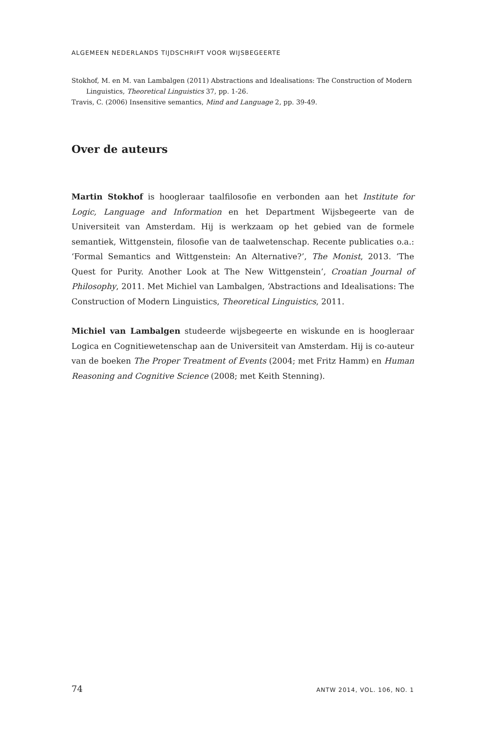ALGEMEEN NEDERLANDS TIJDSCHRIFT VOOR WIJSBEGEERTE
Stokhof, M. en M. van Lambalgen (2011) Abstractions and Idealisations: The Construction of Modern Linguistics, Theoretical Linguistics 37, pp. 1-26.
Travis, C. (2006) Insensitive semantics, Mind and Language 2, pp. 39-49.
Over de auteurs
Martin Stokhof is hoogleraar taalfilosofie en verbonden aan het Institute for Logic, Language and Information en het Department Wijsbegeerte van de Universiteit van Amsterdam. Hij is werkzaam op het gebied van de formele semantiek, Wittgenstein, filosofie van de taalwetenschap. Recente publicaties o.a.: ‘Formal Semantics and Wittgenstein: An Alternative?’, The Monist, 2013. ‘The Quest for Purity. Another Look at The New Wittgenstein’, Croatian Journal of Philosophy, 2011. Met Michiel van Lambalgen, ‘Abstractions and Idealisations: The Construction of Modern Linguistics, Theoretical Linguistics, 2011.
Michiel van Lambalgen studeerde wijsbegeerte en wiskunde en is hoogleraar Logica en Cognitiewetenschap aan de Universiteit van Amsterdam. Hij is co-auteur van de boeken The Proper Treatment of Events (2004; met Fritz Hamm) en Human Reasoning and Cognitive Science (2008; met Keith Stenning).
74 ANTW 2014, VOL. 106, NO. 1